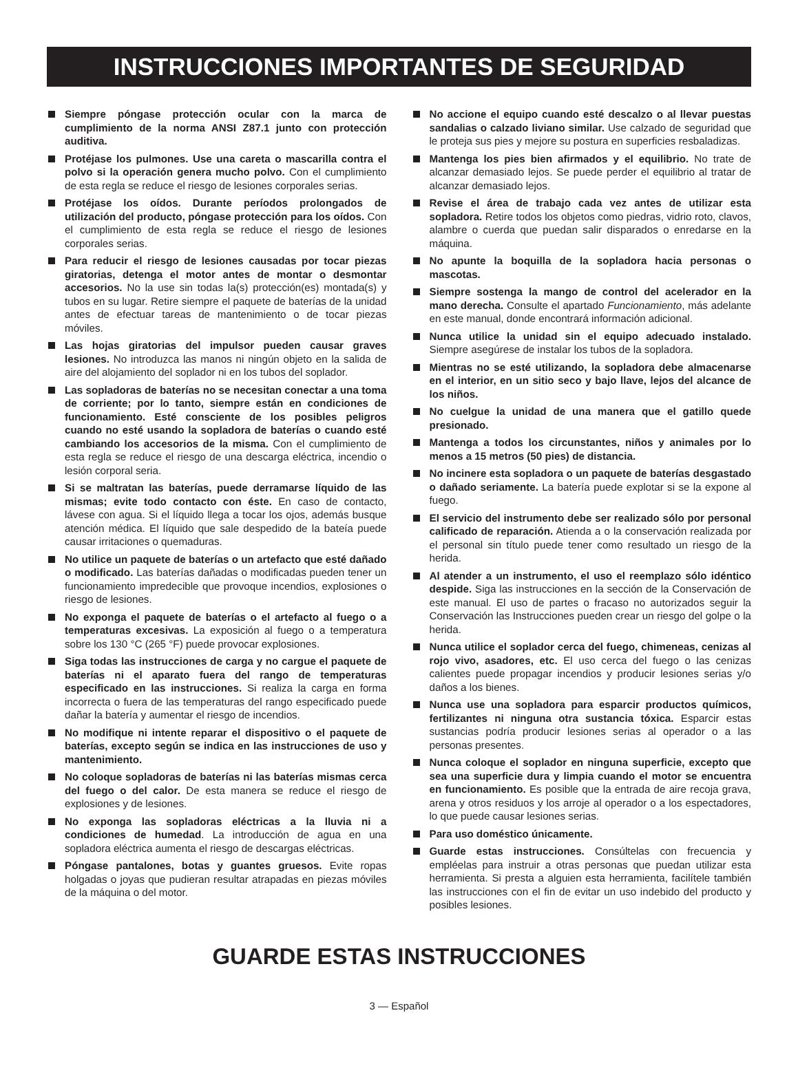INSTRUCCIONES IMPORTANTES DE SEGURIDAD
Siempre póngase protección ocular con la marca de cumplimiento de la norma ANSI Z87.1 junto con protección auditiva.
Protéjase los pulmones. Use una careta o mascarilla contra el polvo si la operación genera mucho polvo. Con el cumplimiento de esta regla se reduce el riesgo de lesiones corporales serias.
Protéjase los oídos. Durante períodos prolongados de utilización del producto, póngase protección para los oídos. Con el cumplimiento de esta regla se reduce el riesgo de lesiones corporales serias.
Para reducir el riesgo de lesiones causadas por tocar piezas giratorias, detenga el motor antes de montar o desmontar accesorios. No la use sin todas la(s) protección(es) montada(s) y tubos en su lugar. Retire siempre el paquete de baterías de la unidad antes de efectuar tareas de mantenimiento o de tocar piezas móviles.
Las hojas giratorias del impulsor pueden causar graves lesiones. No introduzca las manos ni ningún objeto en la salida de aire del alojamiento del soplador ni en los tubos del soplador.
Las sopladoras de baterías no se necesitan conectar a una toma de corriente; por lo tanto, siempre están en condiciones de funcionamiento. Esté consciente de los posibles peligros cuando no esté usando la sopladora de baterías o cuando esté cambiando los accesorios de la misma. Con el cumplimiento de esta regla se reduce el riesgo de una descarga eléctrica, incendio o lesión corporal seria.
Si se maltratan las baterías, puede derramarse líquido de las mismas; evite todo contacto con éste. En caso de contacto, lávese con agua. Si el líquido llega a tocar los ojos, además busque atención médica. El líquido que sale despedido de la bateía puede causar irritaciones o quemaduras.
No utilice un paquete de baterías o un artefacto que esté dañado o modificado. Las baterías dañadas o modificadas pueden tener un funcionamiento impredecible que provoque incendios, explosiones o riesgo de lesiones.
No exponga el paquete de baterías o el artefacto al fuego o a temperaturas excesivas. La exposición al fuego o a temperatura sobre los 130 °C (265 °F) puede provocar explosiones.
Siga todas las instrucciones de carga y no cargue el paquete de baterías ni el aparato fuera del rango de temperaturas especificado en las instrucciones. Si realiza la carga en forma incorrecta o fuera de las temperaturas del rango especificado puede dañar la batería y aumentar el riesgo de incendios.
No modifique ni intente reparar el dispositivo o el paquete de baterías, excepto según se indica en las instrucciones de uso y mantenimiento.
No coloque sopladoras de baterías ni las baterías mismas cerca del fuego o del calor. De esta manera se reduce el riesgo de explosiones y de lesiones.
No exponga las sopladoras eléctricas a la lluvia ni a condiciones de humedad. La introducción de agua en una sopladora eléctrica aumenta el riesgo de descargas eléctricas.
Póngase pantalones, botas y guantes gruesos. Evite ropas holgadas o joyas que pudieran resultar atrapadas en piezas móviles de la máquina o del motor.
No accione el equipo cuando esté descalzo o al llevar puestas sandalias o calzado liviano similar. Use calzado de seguridad que le proteja sus pies y mejore su postura en superficies resbaladizas.
Mantenga los pies bien afirmados y el equilibrio. No trate de alcanzar demasiado lejos. Se puede perder el equilibrio al tratar de alcanzar demasiado lejos.
Revise el área de trabajo cada vez antes de utilizar esta sopladora. Retire todos los objetos como piedras, vidrio roto, clavos, alambre o cuerda que puedan salir disparados o enredarse en la máquina.
No apunte la boquilla de la sopladora hacia personas o mascotas.
Siempre sostenga la mango de control del acelerador en la mano derecha. Consulte el apartado Funcionamiento, más adelante en este manual, donde encontrará información adicional.
Nunca utilice la unidad sin el equipo adecuado instalado. Siempre asegúrese de instalar los tubos de la sopladora.
Mientras no se esté utilizando, la sopladora debe almacenarse en el interior, en un sitio seco y bajo llave, lejos del alcance de los niños.
No cuelgue la unidad de una manera que el gatillo quede presionado.
Mantenga a todos los circunstantes, niños y animales por lo menos a 15 metros (50 pies) de distancia.
No incinere esta sopladora o un paquete de baterías desgastado o dañado seriamente. La batería puede explotar si se la expone al fuego.
El servicio del instrumento debe ser realizado sólo por personal calificado de reparación. Atienda a o la conservación realizada por el personal sin título puede tener como resultado un riesgo de la herida.
Al atender a un instrumento, el uso el reemplazo sólo idéntico despide. Siga las instrucciones en la sección de la Conservación de este manual. El uso de partes o fracaso no autorizados seguir la Conservación las Instrucciones pueden crear un riesgo del golpe o la herida.
Nunca utilice el soplador cerca del fuego, chimeneas, cenizas al rojo vivo, asadores, etc. El uso cerca del fuego o las cenizas calientes puede propagar incendios y producir lesiones serias y/o daños a los bienes.
Nunca use una sopladora para esparcir productos químicos, fertilizantes ni ninguna otra sustancia tóxica. Esparcir estas sustancias podría producir lesiones serias al operador o a las personas presentes.
Nunca coloque el soplador en ninguna superficie, excepto que sea una superficie dura y limpia cuando el motor se encuentra en funcionamiento. Es posible que la entrada de aire recoja grava, arena y otros residuos y los arroje al operador o a los espectadores, lo que puede causar lesiones serias.
Para uso doméstico únicamente.
Guarde estas instrucciones. Consúltelas con frecuencia y empléelas para instruir a otras personas que puedan utilizar esta herramienta. Si presta a alguien esta herramienta, facilítele también las instrucciones con el fin de evitar un uso indebido del producto y posibles lesiones.
GUARDE ESTAS INSTRUCCIONES
3 — Español